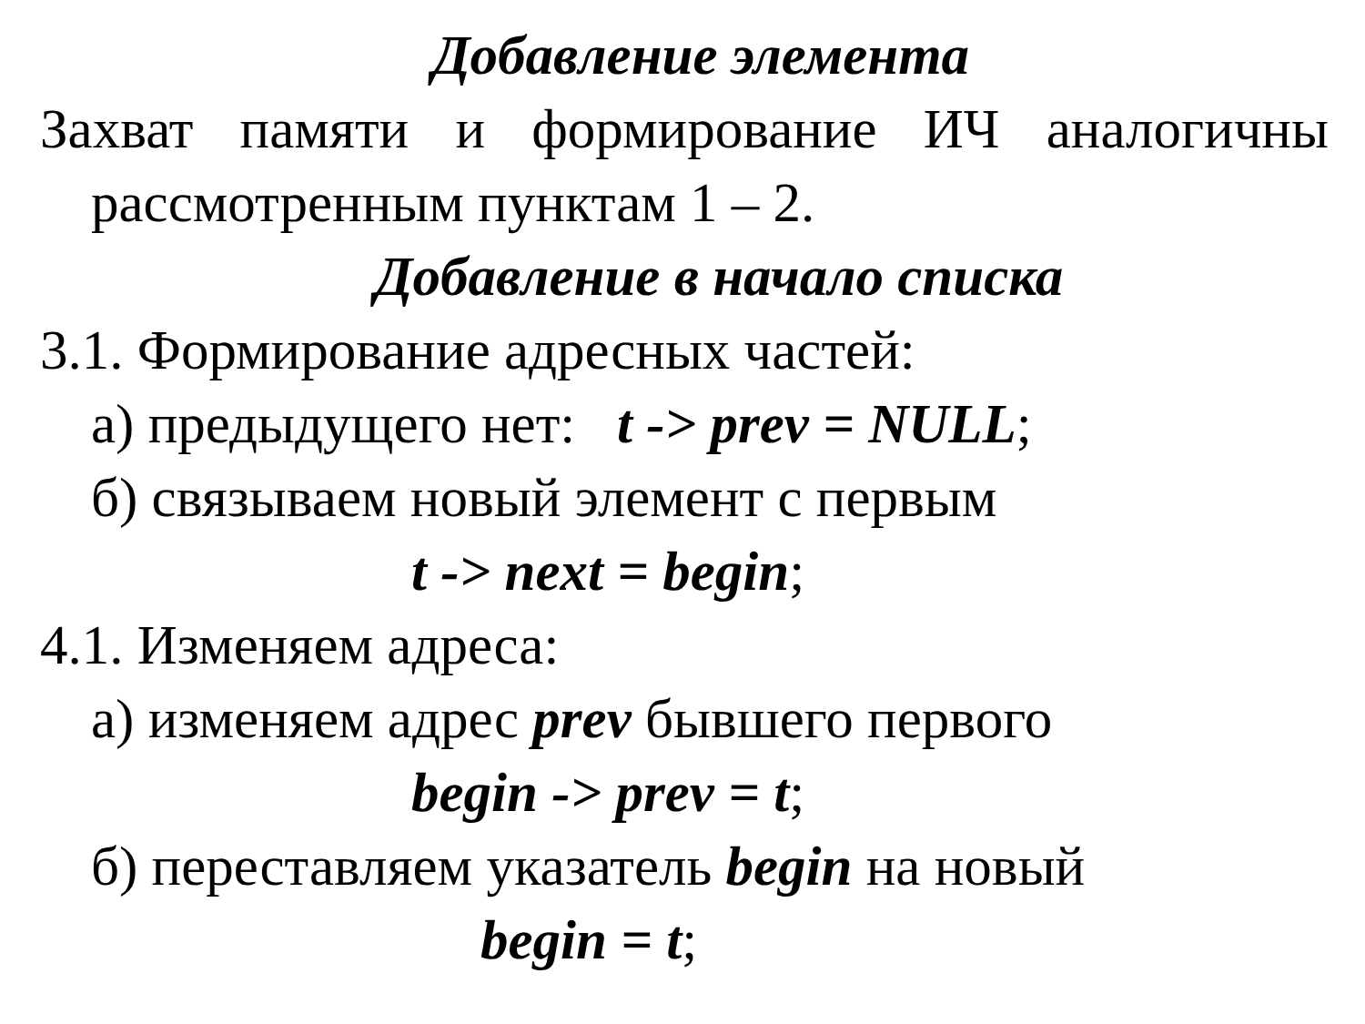Добавление элемента
Захват памяти и формирование ИЧ аналогичны
рассмотренным пунктам 1 – 2.
Добавление в начало списка
3.1. Формирование адресных частей:
а) предыдущего нет: t -> prev = NULL;
б) связываем новый элемент с первым
t -> next = begin;
4.1. Изменяем адреса:
а) изменяем адрес prev бывшего первого
begin -> prev = t;
б) переставляем указатель begin на новый
begin = t;